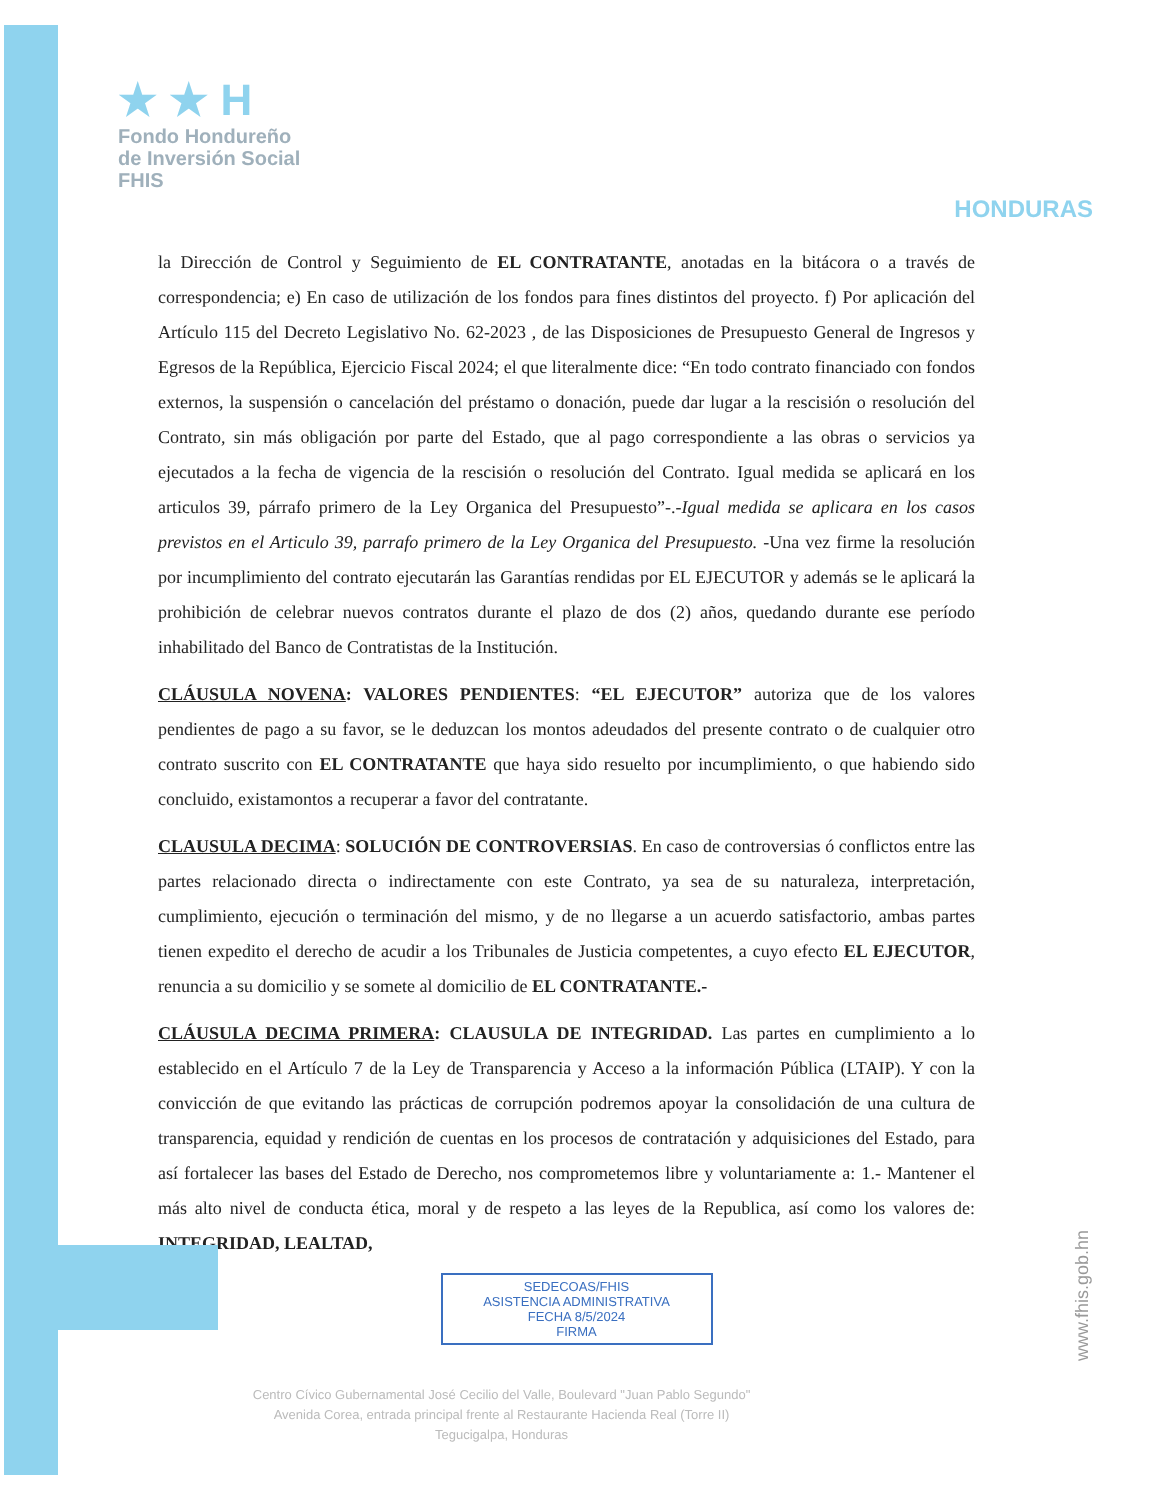★ ★ H
Fondo Hondureño
de Inversión Social
FHIS
HONDURAS
la Dirección de Control y Seguimiento de EL CONTRATANTE, anotadas en la bitácora o a través de correspondencia; e) En caso de utilización de los fondos para fines distintos del proyecto. f) Por aplicación del Artículo 115 del Decreto Legislativo No. 62-2023 , de las Disposiciones de Presupuesto General de Ingresos y Egresos de la República, Ejercicio Fiscal 2024; el que literalmente dice: “En todo contrato financiado con fondos externos, la suspensión o cancelación del préstamo o donación, puede dar lugar a la rescisión o resolución del Contrato, sin más obligación por parte del Estado, que al pago correspondiente a las obras o servicios ya ejecutados a la fecha de vigencia de la rescisión o resolución del Contrato. Igual medida se aplicará en los articulos 39, párrafo primero de la Ley Organica del Presupuesto”-.-Igual medida se aplicara en los casos previstos en el Articulo 39, parrafo primero de la Ley Organica del Presupuesto. -Una vez firme la resolución por incumplimiento del contrato ejecutarán las Garantías rendidas por EL EJECUTOR y además se le aplicará la prohibición de celebrar nuevos contratos durante el plazo de dos (2) años, quedando durante ese período inhabilitado del Banco de Contratistas de la Institución.
CLÁUSULA NOVENA: VALORES PENDIENTES: “EL EJECUTOR” autoriza que de los valores pendientes de pago a su favor, se le deduzcan los montos adeudados del presente contrato o de cualquier otro contrato suscrito con EL CONTRATANTE que haya sido resuelto por incumplimiento, o que habiendo sido concluido, existamontos a recuperar a favor del contratante.
CLAUSULA DECIMA: SOLUCIÓN DE CONTROVERSIAS. En caso de controversias ó conflictos entre las partes relacionado directa o indirectamente con este Contrato, ya sea de su naturaleza, interpretación, cumplimiento, ejecución o terminación del mismo, y de no llegarse a un acuerdo satisfactorio, ambas partes tienen expedito el derecho de acudir a los Tribunales de Justicia competentes, a cuyo efecto EL EJECUTOR, renuncia a su domicilio y se somete al domicilio de EL CONTRATANTE.-
CLÁUSULA DECIMA PRIMERA: CLAUSULA DE INTEGRIDAD. Las partes en cumplimiento a lo establecido en el Artículo 7 de la Ley de Transparencia y Acceso a la información Pública (LTAIP). Y con la convicción de que evitando las prácticas de corrupción podremos apoyar la consolidación de una cultura de transparencia, equidad y rendición de cuentas en los procesos de contratación y adquisiciones del Estado, para así fortalecer las bases del Estado de Derecho, nos comprometemos libre y voluntariamente a: 1.- Mantener el más alto nivel de conducta ética, moral y de respeto a las leyes de la Republica, así como los valores de: INTEGRIDAD, LEALTAD,
SEDECOAS/FHIS
ASISTENCIA ADMINISTRATIVA
FECHA 8/5/2024
FIRMA
Centro Cívico Gubernamental José Cecilio del Valle, Boulevard "Juan Pablo Segundo"
Avenida Corea, entrada principal frente al Restaurante Hacienda Real (Torre II)
Tegucigalpa, Honduras
www.fhis.gob.hn